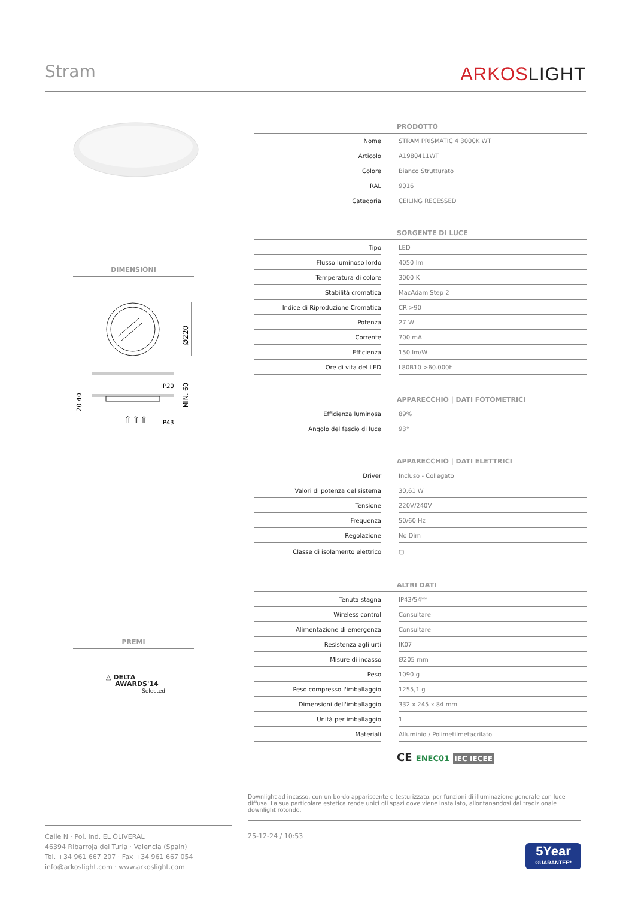Stram
ARKOSLIGHT
DIMENSIONI
Ø220
IP20
IP43
MIN. 60
20 40
⇧⇧⇧
PREMI
△ DELTA
AWARDS'14
Selected
| PRODOTTO | | |
| --- | --- | --- |
| Nome | | STRAM PRISMATIC 4 3000K WT |
| Articolo | | A1980411WT |
| Colore | | Bianco Strutturato |
| RAL | | 9016 |
| Categoria | | CEILING RECESSED |
| SORGENTE DI LUCE | | |
| --- | --- | --- |
| Tipo | | LED |
| Flusso luminoso lordo | | 4050 lm |
| Temperatura di colore | | 3000 K |
| Stabilità cromatica | | MacAdam Step 2 |
| Indice di Riproduzione Cromatica | | CRI>90 |
| Potenza | | 27 W |
| Corrente | | 700 mA |
| Efficienza | | 150 lm/W |
| Ore di vita del LED | | L80B10 >60.000h |
| APPARECCHIO / DATI FOTOMETRICI | | |
| --- | --- | --- |
| Efficienza luminosa | | 89% |
| Angolo del fascio di luce | | 93° |
| APPARECCHIO / DATI ELETTRICI | | |
| --- | --- | --- |
| Driver | | Incluso - Collegato |
| Valori di potenza del sistema | | 30,61 W |
| Tensione | | 220V/240V |
| Frequenza | | 50/60 Hz |
| Regolazione | | No Dim |
| Classe di isolamento elettrico | | ▢ |
| ALTRI DATI | | |
| --- | --- | --- |
| Tenuta stagna | | IP43/54** |
| Wireless control | | Consultare |
| Alimentazione di emergenza | | Consultare |
| Resistenza agli urti | | IK07 |
| Misure di incasso | | Ø205 mm |
| Peso | | 1090 g |
| Peso compresso l'imballaggio | | 1255,1 g |
| Dimensioni dell'imballaggio | | 332 x 245 x 84 mm |
| Unità per imballaggio | | 1 |
| Materiali | | Alluminio / Polimetilmetacrilato |
CE ENEC01 IEC IECEE
Downlight ad incasso, con un bordo appariscente e testurizzato, per funzioni di illuminazione generale con luce diffusa. La sua particolare estetica rende unici gli spazi dove viene installato, allontanandosi dal tradizionale downlight rotondo.
Calle N · Pol. Ind. EL OLIVERAL
46394 Ribarroja del Turia · Valencia (Spain)
Tel. +34 961 667 207 · Fax +34 961 667 054
info@arkoslight.com · www.arkoslight.com
25-12-24 / 10:53
5Year
GUARANTEE*